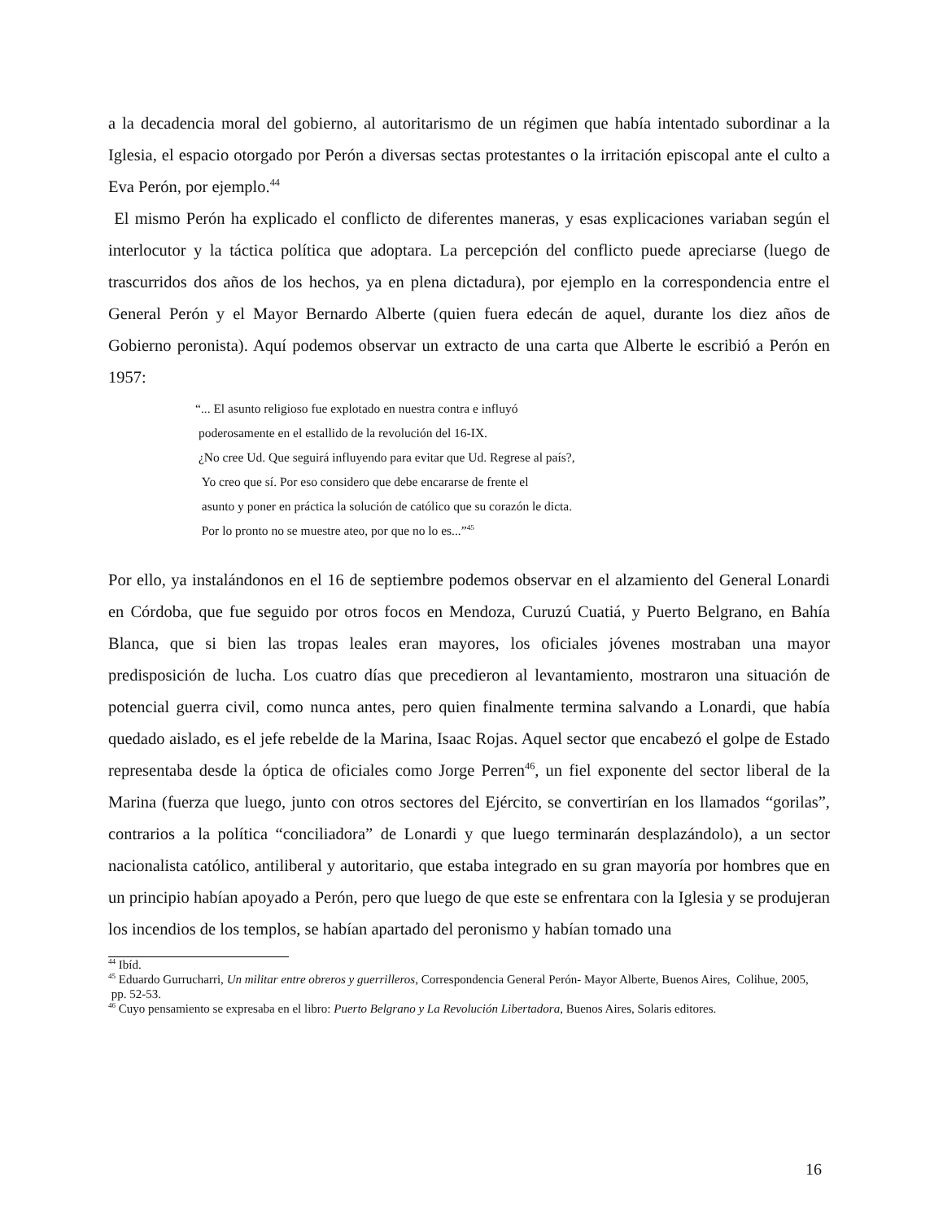a la decadencia moral del gobierno, al autoritarismo de un régimen que había intentado subordinar a la Iglesia, el espacio otorgado por Perón a diversas sectas protestantes o la irritación episcopal ante el culto a Eva Perón, por ejemplo.<sup>44</sup>
El mismo Perón ha explicado el conflicto de diferentes maneras, y esas explicaciones variaban según el interlocutor y la táctica política que adoptara. La percepción del conflicto puede apreciarse (luego de trascurridos dos años de los hechos, ya en plena dictadura), por ejemplo en la correspondencia entre el General Perón y el Mayor Bernardo Alberte (quien fuera edecán de aquel, durante los diez años de Gobierno peronista). Aquí podemos observar un extracto de una carta que Alberte le escribió a Perón en 1957:
“... El asunto religioso fue explotado en nuestra contra e influyó
poderosamente en el estallido de la revolución del 16-IX.
¿No cree Ud. Que seguirá influyendo para evitar que Ud. Regrese al país?,
Yo creo que sí. Por eso considero que debe encararse de frente el
asunto y poner en práctica la solución de católico que su corazón le dicta.
Por lo pronto no se muestre ateo, por que no lo es...”<sup>45</sup>
Por ello, ya instalándonos en el 16 de septiembre podemos observar en el alzamiento del General Lonardi en Córdoba, que fue seguido por otros focos en Mendoza, Curuzú Cuatiá, y Puerto Belgrano, en Bahía Blanca, que si bien las tropas leales eran mayores, los oficiales jóvenes mostraban una mayor predisposición de lucha. Los cuatro días que precedieron al levantamiento, mostraron una situación de potencial guerra civil, como nunca antes, pero quien finalmente termina salvando a Lonardi, que había quedado aislado, es el jefe rebelde de la Marina, Isaac Rojas. Aquel sector que encabezó el golpe de Estado representaba desde la óptica de oficiales como Jorge Perren<sup>46</sup>, un fiel exponente del sector liberal de la Marina (fuerza que luego, junto con otros sectores del Ejército, se convertirían en los llamados “gorilas”, contrarios a la política “conciliadora” de Lonardi y que luego terminarán desplazándolo), a un sector nacionalista católico, antiliberal y autoritario, que estaba integrado en su gran mayoría por hombres que en un principio habían apoyado a Perón, pero que luego de que este se enfrentara con la Iglesia y se produjeran los incendios de los templos, se habían apartado del peronismo y habían tomado una
<sup>44</sup> Ibíd.
<sup>45</sup> Eduardo Gurrucharri, Un militar entre obreros y guerrilleros, Correspondencia General Perón- Mayor Alberte, Buenos Aires, Colihue, 2005, pp. 52-53.
<sup>46</sup> Cuyo pensamiento se expresaba en el libro: Puerto Belgrano y La Revolución Libertadora, Buenos Aires, Solaris editores.
16